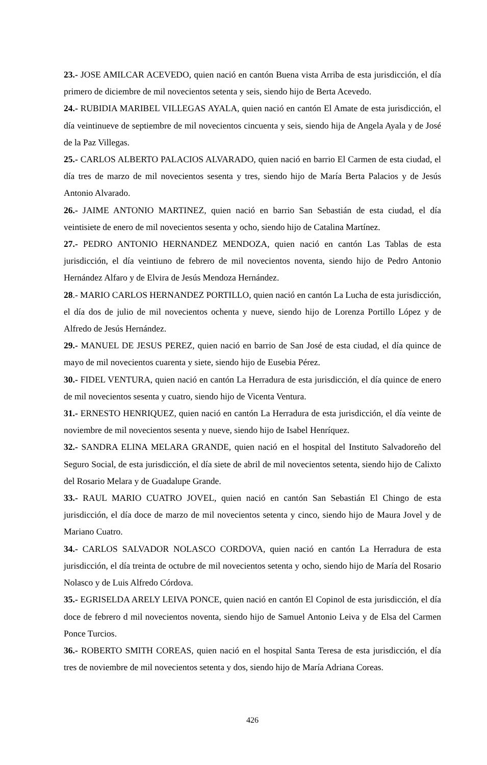23.- JOSE AMILCAR ACEVEDO, quien nació en cantón Buena vista Arriba de esta jurisdicción, el día primero de diciembre de mil novecientos setenta y seis, siendo hijo de Berta Acevedo.
24.- RUBIDIA MARIBEL VILLEGAS AYALA, quien nació en cantón El Amate de esta jurisdicción, el día veintinueve de septiembre de mil novecientos cincuenta y seis, siendo hija de Angela Ayala y de José de la Paz Villegas.
25.- CARLOS ALBERTO PALACIOS ALVARADO, quien nació en barrio El Carmen de esta ciudad, el día tres de marzo de mil novecientos sesenta y tres, siendo hijo de María Berta Palacios y de Jesús Antonio Alvarado.
26.- JAIME ANTONIO MARTINEZ, quien nació en barrio San Sebastián de esta ciudad, el día veintisiete de enero de mil novecientos sesenta y ocho, siendo hijo de Catalina Martínez.
27.- PEDRO ANTONIO HERNANDEZ MENDOZA, quien nació en cantón Las Tablas de esta jurisdicción, el día veintiuno de febrero de mil novecientos noventa, siendo hijo de Pedro Antonio Hernández Alfaro y de Elvira de Jesús Mendoza Hernández.
28.- MARIO CARLOS HERNANDEZ PORTILLO, quien nació en cantón La Lucha de esta jurisdicción, el día dos de julio de mil novecientos ochenta y nueve, siendo hijo de Lorenza Portillo López y de Alfredo de Jesús Hernández.
29.- MANUEL DE JESUS PEREZ, quien nació en barrio de San José de esta ciudad, el día quince de mayo de mil novecientos cuarenta y siete, siendo hijo de Eusebia Pérez.
30.- FIDEL VENTURA, quien nació en cantón La Herradura de esta jurisdicción, el día quince de enero de mil novecientos sesenta y cuatro, siendo hijo de Vicenta Ventura.
31.- ERNESTO HENRIQUEZ, quien nació en cantón La Herradura de esta jurisdicción, el día veinte de noviembre de mil novecientos sesenta y nueve, siendo hijo de Isabel Henríquez.
32.- SANDRA ELINA MELARA GRANDE, quien nació en el hospital del Instituto Salvadoreño del Seguro Social, de esta jurisdicción, el día siete de abril de mil novecientos setenta, siendo hijo de Calixto del Rosario Melara y de Guadalupe Grande.
33.- RAUL MARIO CUATRO JOVEL, quien nació en cantón San Sebastián El Chingo de esta jurisdicción, el día doce de marzo de mil novecientos setenta y cinco, siendo hijo de Maura Jovel y de Mariano Cuatro.
34.- CARLOS SALVADOR NOLASCO CORDOVA, quien nació en cantón La Herradura de esta jurisdicción, el día treinta de octubre de mil novecientos setenta y ocho, siendo hijo de María del Rosario Nolasco y de Luis Alfredo Córdova.
35.- EGRISELDA ARELY LEIVA PONCE, quien nació en cantón El Copinol de esta jurisdicción, el día doce de febrero d mil novecientos noventa, siendo hijo de Samuel Antonio Leiva y de Elsa del Carmen Ponce Turcios.
36.- ROBERTO SMITH COREAS, quien nació en el hospital Santa Teresa de esta jurisdicción, el día tres de noviembre de mil novecientos setenta y dos, siendo hijo de María Adriana Coreas.
426